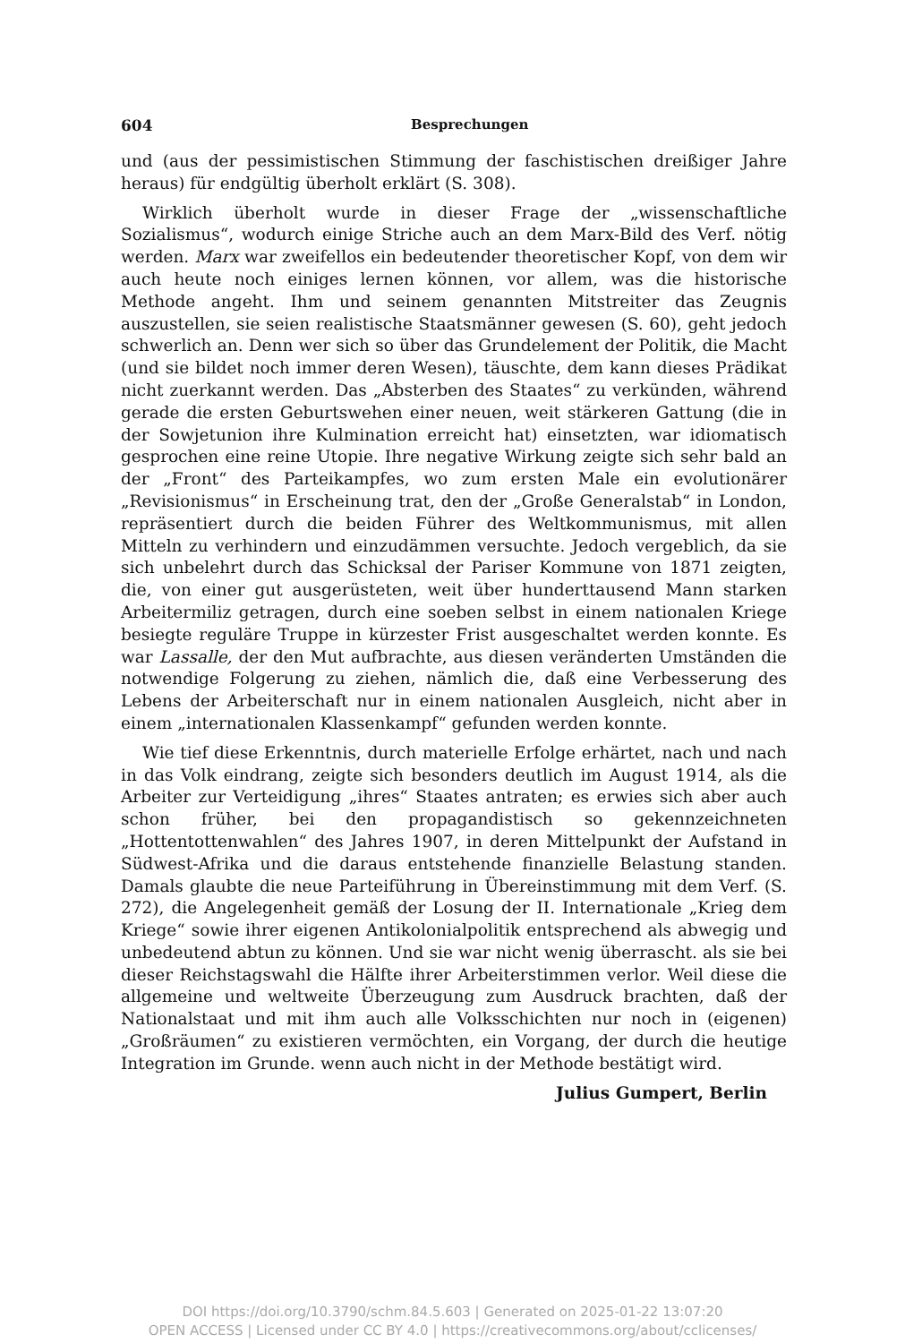604 Besprechungen
und (aus der pessimistischen Stimmung der faschistischen dreißiger Jahre heraus) für endgültig überholt erklärt (S. 308).
Wirklich überholt wurde in dieser Frage der „wissenschaftliche Sozialismus“, wodurch einige Striche auch an dem Marx-Bild des Verf. nötig werden. Marx war zweifellos ein bedeutender theoretischer Kopf, von dem wir auch heute noch einiges lernen können, vor allem, was die historische Methode angeht. Ihm und seinem genannten Mitstreiter das Zeugnis auszustellen, sie seien realistische Staatsmänner gewesen (S. 60), geht jedoch schwerlich an. Denn wer sich so über das Grundelement der Politik, die Macht (und sie bildet noch immer deren Wesen), täuschte, dem kann dieses Prädikat nicht zuerkannt werden. Das „Absterben des Staates“ zu verkünden, während gerade die ersten Geburtswehen einer neuen, weit stärkeren Gattung (die in der Sowjetunion ihre Kulmination erreicht hat) einsetzten, war idiomatisch gesprochen eine reine Utopie. Ihre negative Wirkung zeigte sich sehr bald an der „Front“ des Parteikampfes, wo zum ersten Male ein evolutionärer „Revisionismus“ in Erscheinung trat, den der „Große Generalstab“ in London, repräsentiert durch die beiden Führer des Weltkommunismus, mit allen Mitteln zu verhindern und einzudämmen versuchte. Jedoch vergeblich, da sie sich unbelehrt durch das Schicksal der Pariser Kommune von 1871 zeigten, die, von einer gut ausgerüsteten, weit über hunderttausend Mann starken Arbeitermiliz getragen, durch eine soeben selbst in einem nationalen Kriege besiegte reguläre Truppe in kürzester Frist ausgeschaltet werden konnte. Es war Lassalle, der den Mut aufbrachte, aus diesen veränderten Umständen die notwendige Folgerung zu ziehen, nämlich die, daß eine Verbesserung des Lebens der Arbeiterschaft nur in einem nationalen Ausgleich, nicht aber in einem „internationalen Klassenkampf“ gefunden werden konnte.
Wie tief diese Erkenntnis, durch materielle Erfolge erhärtet, nach und nach in das Volk eindrang, zeigte sich besonders deutlich im August 1914, als die Arbeiter zur Verteidigung „ihres“ Staates antraten; es erwies sich aber auch schon früher, bei den propagandistisch so gekennzeichneten „Hottentottenwahlen“ des Jahres 1907, in deren Mittelpunkt der Aufstand in Südwest-Afrika und die daraus entstehende finanzielle Belastung standen. Damals glaubte die neue Parteiführung in Übereinstimmung mit dem Verf. (S. 272), die Angelegenheit gemäß der Losung der II. Internationale „Krieg dem Kriege“ sowie ihrer eigenen Antikolonialpolitik entsprechend als abwegig und unbedeutend abtun zu können. Und sie war nicht wenig überrascht. als sie bei dieser Reichstagswahl die Hälfte ihrer Arbeiterstimmen verlor. Weil diese die allgemeine und weltweite Überzeugung zum Ausdruck brachten, daß der Nationalstaat und mit ihm auch alle Volksschichten nur noch in (eigenen) „Großräumen“ zu existieren vermöchten, ein Vorgang, der durch die heutige Integration im Grunde. wenn auch nicht in der Methode bestätigt wird.
Julius Gumpert, Berlin
DOI https://doi.org/10.3790/schm.84.5.603 | Generated on 2025-01-22 13:07:20
OPEN ACCESS | Licensed under CC BY 4.0 | https://creativecommons.org/about/cclicenses/